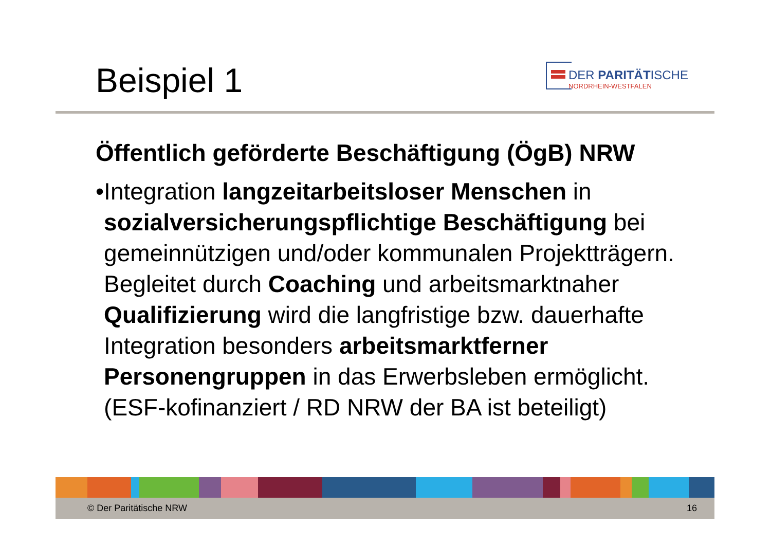Beispiel 1
DER PARITÄTISCHE
NORDRHEIN-WESTFALEN
Öffentlich geförderte Beschäftigung (ÖgB) NRW
• Integration langzeitarbeitsloser Menschen in sozialversicherungspflichtige Beschäftigung bei gemeinnützigen und/oder kommunalen Projektträgern. Begleitet durch Coaching und arbeitsmarktnaher Qualifizierung wird die langfristige bzw. dauerhafte Integration besonders arbeitsmarktferner Personengruppen in das Erwerbsleben ermöglicht. (ESF-kofinanziert / RD NRW der BA ist beteiligt)
© Der Paritätische NRW 16